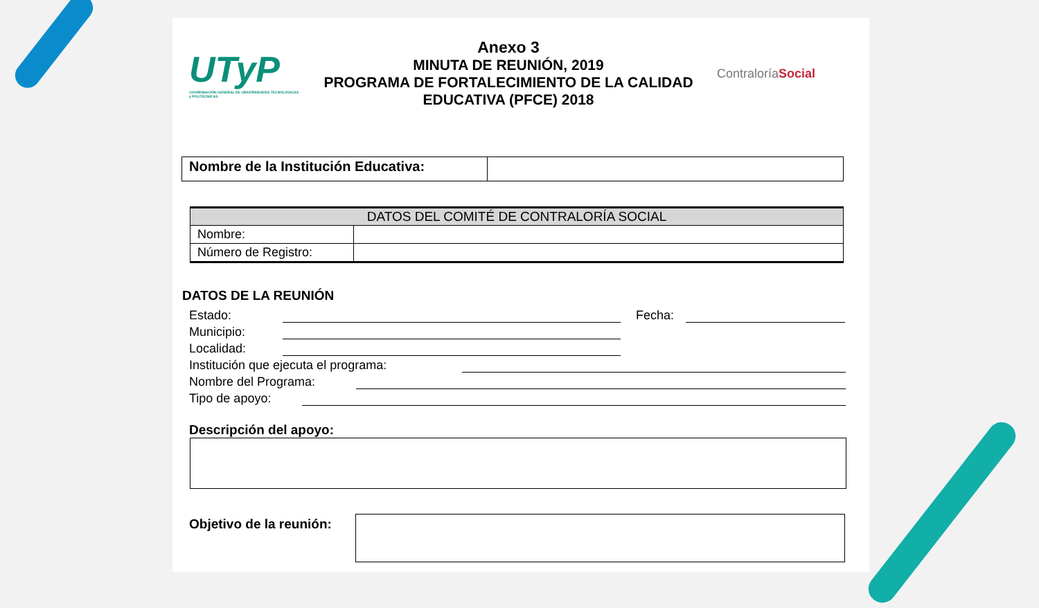UTyP
COORDINACIÓN GENERAL DE UNIVERSIDADES TECNOLÓGICAS y POLITÉCNICAS
Anexo 3
MINUTA DE REUNIÓN, 2019
PROGRAMA DE FORTALECIMIENTO DE LA CALIDAD
EDUCATIVA (PFCE) 2018
ContraloríaSocial
| Nombre de la Institución Educativa: | |
| DATOS DEL COMITÉ DE CONTRALORÍA SOCIAL | |
| --- | --- |
| Nombre: | |
| Número de Registro: | |
DATOS DE LA REUNIÓN
Estado: Fecha:
Municipio:
Localidad:
Institución que ejecuta el programa:
Nombre del Programa:
Tipo de apoyo:
Descripción del apoyo:
Objetivo de la reunión: